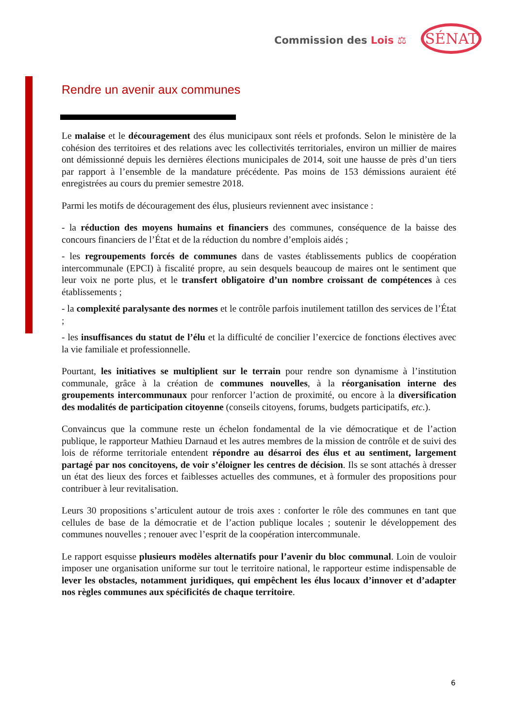Commission des Lois ⚖ SÉNAT
Rendre un avenir aux communes
Le malaise et le découragement des élus municipaux sont réels et profonds. Selon le ministère de la cohésion des territoires et des relations avec les collectivités territoriales, environ un millier de maires ont démissionné depuis les dernières élections municipales de 2014, soit une hausse de près d’un tiers par rapport à l’ensemble de la mandature précédente. Pas moins de 153 démissions auraient été enregistrées au cours du premier semestre 2018.
Parmi les motifs de découragement des élus, plusieurs reviennent avec insistance :
- la réduction des moyens humains et financiers des communes, conséquence de la baisse des concours financiers de l’État et de la réduction du nombre d’emplois aidés ;
- les regroupements forcés de communes dans de vastes établissements publics de coopération intercommunale (EPCI) à fiscalité propre, au sein desquels beaucoup de maires ont le sentiment que leur voix ne porte plus, et le transfert obligatoire d’un nombre croissant de compétences à ces établissements ;
- la complexité paralysante des normes et le contrôle parfois inutilement tatillon des services de l’État ;
- les insuffisances du statut de l’élu et la difficulté de concilier l’exercice de fonctions électives avec la vie familiale et professionnelle.
Pourtant, les initiatives se multiplient sur le terrain pour rendre son dynamisme à l’institution communale, grâce à la création de communes nouvelles, à la réorganisation interne des groupements intercommunaux pour renforcer l’action de proximité, ou encore à la diversification des modalités de participation citoyenne (conseils citoyens, forums, budgets participatifs, etc.).
Convaincus que la commune reste un échelon fondamental de la vie démocratique et de l’action publique, le rapporteur Mathieu Darnaud et les autres membres de la mission de contrôle et de suivi des lois de réforme territoriale entendent répondre au désarroi des élus et au sentiment, largement partagé par nos concitoyens, de voir s’éloigner les centres de décision. Ils se sont attachés à dresser un état des lieux des forces et faiblesses actuelles des communes, et à formuler des propositions pour contribuer à leur revitalisation.
Leurs 30 propositions s’articulent autour de trois axes : conforter le rôle des communes en tant que cellules de base de la démocratie et de l’action publique locales ; soutenir le développement des communes nouvelles ; renouer avec l’esprit de la coopération intercommunale.
Le rapport esquisse plusieurs modèles alternatifs pour l’avenir du bloc communal. Loin de vouloir imposer une organisation uniforme sur tout le territoire national, le rapporteur estime indispensable de lever les obstacles, notamment juridiques, qui empêchent les élus locaux d’innover et d’adapter nos règles communes aux spécificités de chaque territoire.
6